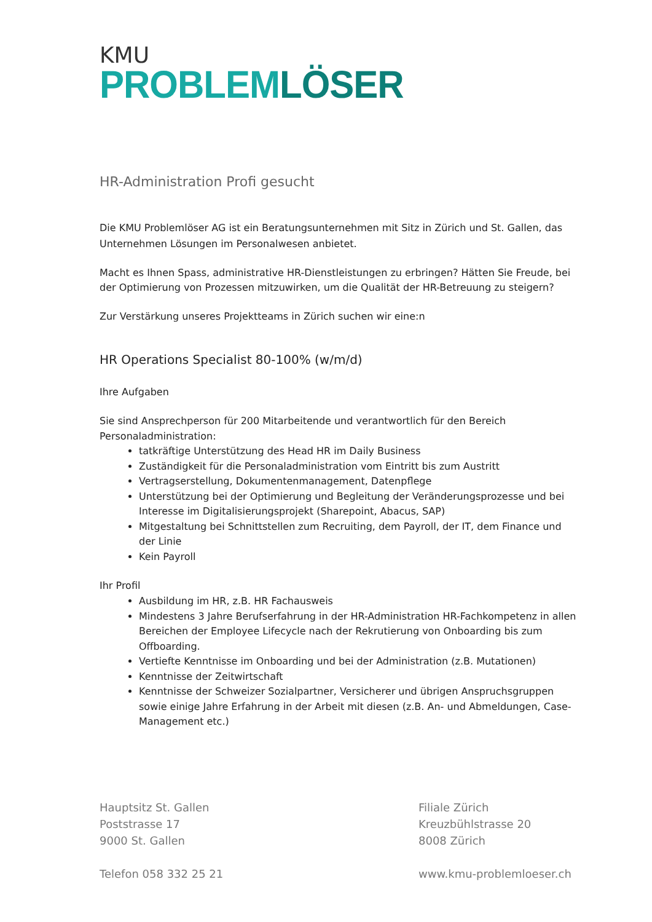KMU
PROBLEMLÖSER
HR-Administration Profi gesucht
Die KMU Problemlöser AG ist ein Beratungsunternehmen mit Sitz in Zürich und St. Gallen, das Unternehmen Lösungen im Personalwesen anbietet.
Macht es Ihnen Spass, administrative HR-Dienstleistungen zu erbringen? Hätten Sie Freude, bei der Optimierung von Prozessen mitzuwirken, um die Qualität der HR-Betreuung zu steigern?
Zur Verstärkung unseres Projektteams in Zürich suchen wir eine:n
HR Operations Specialist 80-100% (w/m/d)
Ihre Aufgaben
Sie sind Ansprechperson für 200 Mitarbeitende und verantwortlich für den Bereich Personaladministration:
tatkräftige Unterstützung des Head HR im Daily Business
Zuständigkeit für die Personaladministration vom Eintritt bis zum Austritt
Vertragserstellung, Dokumentenmanagement, Datenpflege
Unterstützung bei der Optimierung und Begleitung der Veränderungsprozesse und bei Interesse im Digitalisierungsprojekt (Sharepoint, Abacus, SAP)
Mitgestaltung bei Schnittstellen zum Recruiting, dem Payroll, der IT, dem Finance und der Linie
Kein Payroll
Ihr Profil
Ausbildung im HR, z.B. HR Fachausweis
Mindestens 3 Jahre Berufserfahrung in der HR-Administration HR-Fachkompetenz in allen Bereichen der Employee Lifecycle nach der Rekrutierung von Onboarding bis zum Offboarding.
Vertiefte Kenntnisse im Onboarding und bei der Administration (z.B. Mutationen)
Kenntnisse der Zeitwirtschaft
Kenntnisse der Schweizer Sozialpartner, Versicherer und übrigen Anspruchsgruppen sowie einige Jahre Erfahrung in der Arbeit mit diesen (z.B. An- und Abmeldungen, Case-Management etc.)
Hauptsitz St. Gallen
Poststrasse 17
9000 St. Gallen
Telefon 058 332 25 21
Filiale Zürich
Kreuzbühlstrasse 20
8008 Zürich
www.kmu-problemloeser.ch